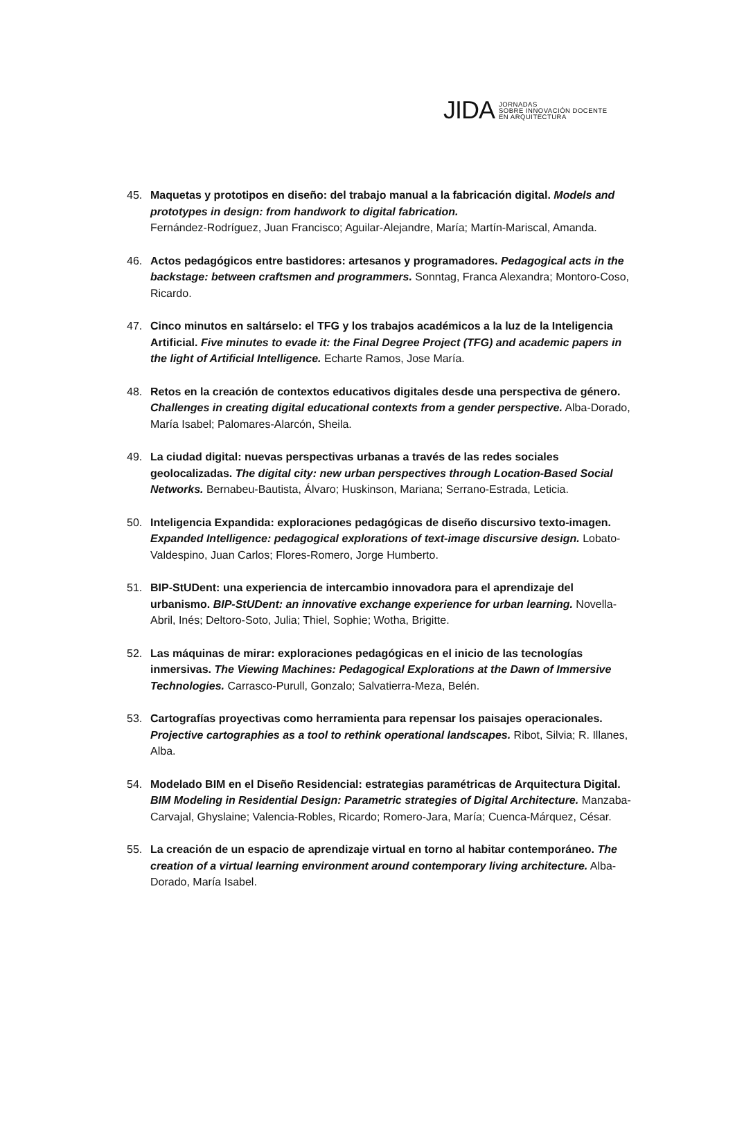JIDA JORNADAS
SOBRE INNOVACIÓN DOCENTE
EN ARQUITECTURA
45. Maquetas y prototipos en diseño: del trabajo manual a la fabricación digital. Models and prototypes in design: from handwork to digital fabrication.
Fernández-Rodríguez, Juan Francisco; Aguilar-Alejandre, María; Martín-Mariscal, Amanda.
46. Actos pedagógicos entre bastidores: artesanos y programadores. Pedagogical acts in the backstage: between craftsmen and programmers. Sonntag, Franca Alexandra; Montoro-Coso, Ricardo.
47. Cinco minutos en saltárselo: el TFG y los trabajos académicos a la luz de la Inteligencia Artificial. Five minutes to evade it: the Final Degree Project (TFG) and academic papers in the light of Artificial Intelligence. Echarte Ramos, Jose María.
48. Retos en la creación de contextos educativos digitales desde una perspectiva de género. Challenges in creating digital educational contexts from a gender perspective. Alba-Dorado, María Isabel; Palomares-Alarcón, Sheila.
49. La ciudad digital: nuevas perspectivas urbanas a través de las redes sociales geolocalizadas. The digital city: new urban perspectives through Location-Based Social Networks. Bernabeu-Bautista, Álvaro; Huskinson, Mariana; Serrano-Estrada, Leticia.
50. Inteligencia Expandida: exploraciones pedagógicas de diseño discursivo texto-imagen. Expanded Intelligence: pedagogical explorations of text-image discursive design. Lobato-Valdespino, Juan Carlos; Flores-Romero, Jorge Humberto.
51. BIP-StUDent: una experiencia de intercambio innovadora para el aprendizaje del urbanismo. BIP-StUDent: an innovative exchange experience for urban learning. Novella-Abril, Inés; Deltoro-Soto, Julia; Thiel, Sophie; Wotha, Brigitte.
52. Las máquinas de mirar: exploraciones pedagógicas en el inicio de las tecnologías inmersivas. The Viewing Machines: Pedagogical Explorations at the Dawn of Immersive Technologies. Carrasco-Purull, Gonzalo; Salvatierra-Meza, Belén.
53. Cartografías proyectivas como herramienta para repensar los paisajes operacionales. Projective cartographies as a tool to rethink operational landscapes. Ribot, Silvia; R. Illanes, Alba.
54. Modelado BIM en el Diseño Residencial: estrategias paramétricas de Arquitectura Digital. BIM Modeling in Residential Design: Parametric strategies of Digital Architecture. Manzaba-Carvajal, Ghyslaine; Valencia-Robles, Ricardo; Romero-Jara, María; Cuenca-Márquez, César.
55. La creación de un espacio de aprendizaje virtual en torno al habitar contemporáneo. The creation of a virtual learning environment around contemporary living architecture. Alba-Dorado, María Isabel.